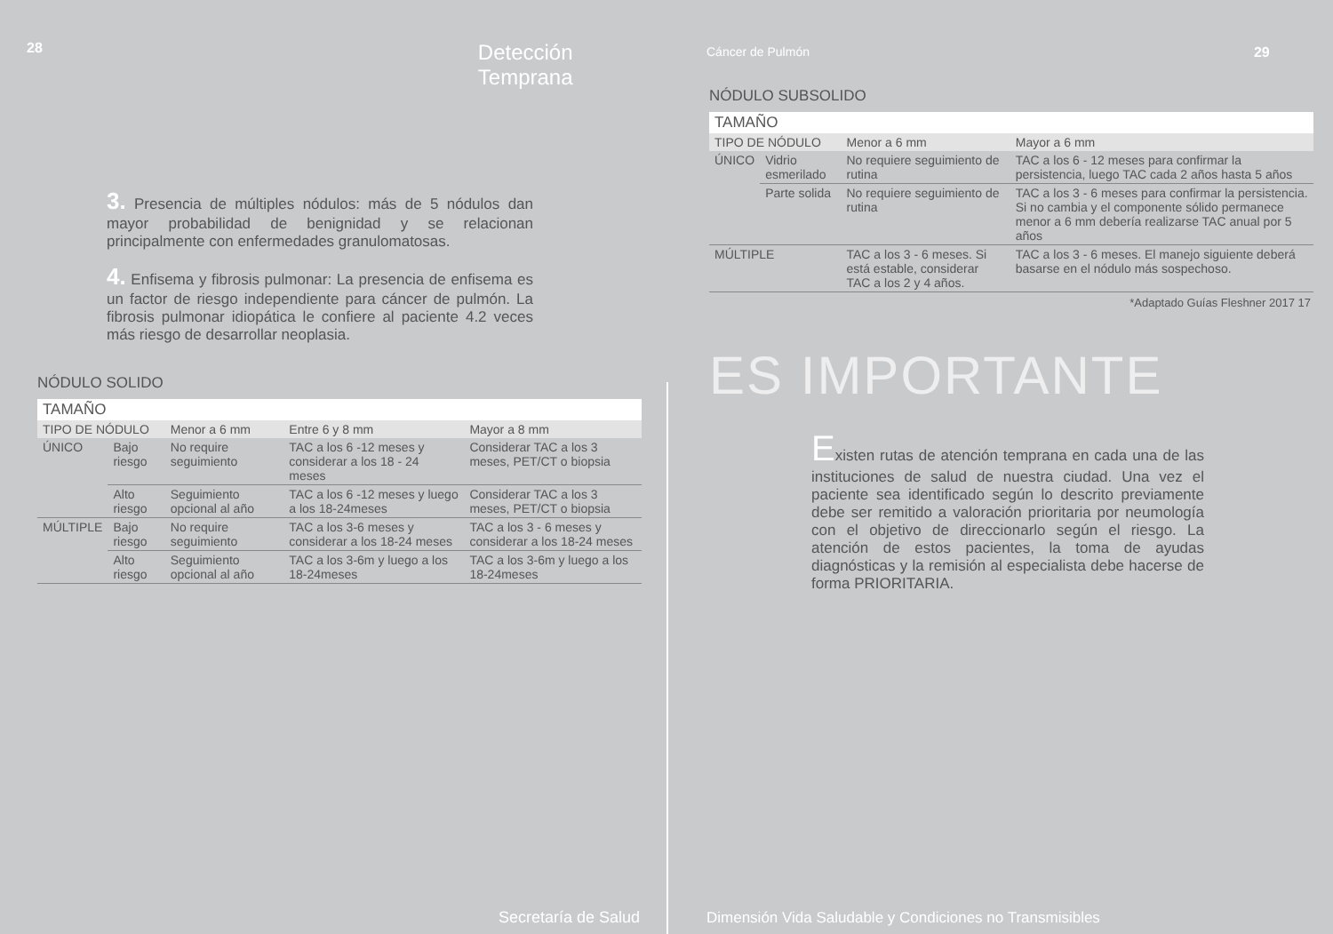28 Detección Temprana
3. Presencia de múltiples nódulos: más de 5 nódulos dan mayor probabilidad de benignidad y se relacionan principalmente con enfermedades granulomatosas.
4. Enfisema y fibrosis pulmonar: La presencia de enfisema es un factor de riesgo independiente para cáncer de pulmón. La fibrosis pulmonar idiopática le confiere al paciente 4.2 veces más riesgo de desarrollar neoplasia.
NÓDULO SOLIDO
| TAMAÑO | | | | |
| --- | --- | --- | --- | --- |
| TIPO DE NÓDULO | | Menor a 6 mm | Entre 6 y 8 mm | Mayor a 8 mm |
| ÚNICO | Bajo riesgo | No require seguimiento | TAC a los 6 -12 meses y considerar a los 18 - 24 meses | Considerar TAC a los 3 meses, PET/CT o biopsia |
| | Alto riesgo | Seguimiento opcional al año | TAC a los 6 -12 meses y luego a los 18-24meses | Considerar TAC a los 3 meses, PET/CT o biopsia |
| MÚLTIPLE | Bajo riesgo | No require seguimiento | TAC a los 3-6 meses y considerar a los 18-24 meses | TAC a los 3 - 6 meses y considerar a los 18-24 meses |
| | Alto riesgo | Seguimiento opcional al año | TAC a los 3-6m y luego a los 18-24meses | TAC a los 3-6m y luego a los 18-24meses |
Secretaría de Salud
Cáncer de Pulmón 29
NÓDULO SUBSOLIDO
| TAMAÑO | | | |
| --- | --- | --- | --- |
| TIPO DE NÓDULO | | Menor a 6 mm | Mayor a 6 mm |
| ÚNICO | Vidrio esmerilado | No requiere seguimiento de rutina | TAC a los 6 - 12 meses para confirmar la persistencia, luego TAC cada 2 años hasta 5 años |
| | Parte solida | No requiere seguimiento de rutina | TAC a los 3 - 6 meses para confirmar la persistencia. Si no cambia y el componente sólido permanece menor a 6 mm debería realizarse TAC anual por 5 años |
| MÚLTIPLE | | TAC a los 3 - 6 meses. Si está estable, considerar TAC a los 2 y 4 años. | TAC a los 3 - 6 meses. El manejo siguiente deberá basarse en el nódulo más sospechoso. |
*Adaptado Guías Fleshner 2017 17
ES IMPORTANTE
Existen rutas de atención temprana en cada una de las instituciones de salud de nuestra ciudad. Una vez el paciente sea identificado según lo descrito previamente debe ser remitido a valoración prioritaria por neumología con el objetivo de direccionarlo según el riesgo. La atención de estos pacientes, la toma de ayudas diagnósticas y la remisión al especialista debe hacerse de forma PRIORITARIA.
Dimensión Vida Saludable y Condiciones no Transmisibles